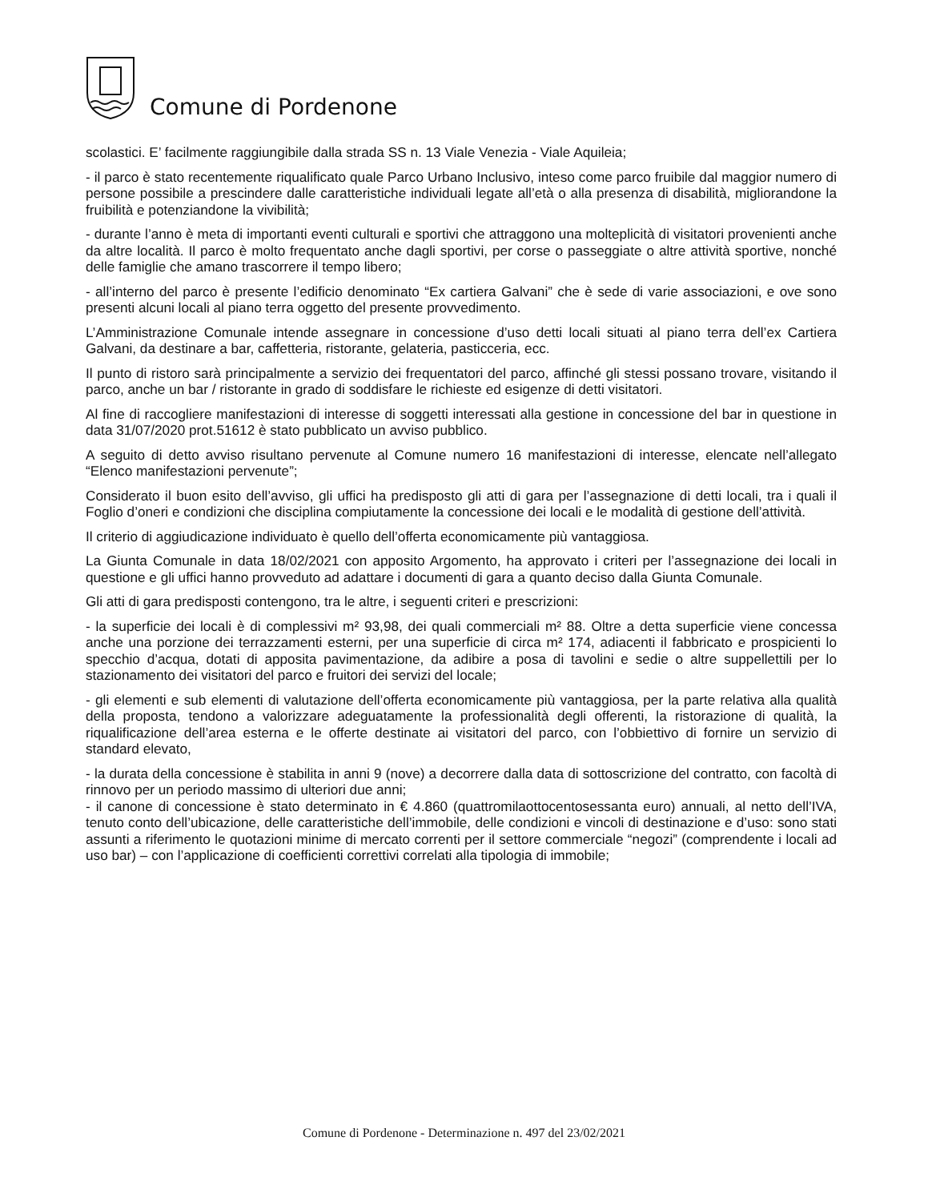Comune di Pordenone
scolastici. E’ facilmente raggiungibile dalla strada SS n. 13 Viale Venezia - Viale Aquileia;
- il parco è stato recentemente riqualificato quale Parco Urbano Inclusivo, inteso come parco fruibile dal maggior numero di persone possibile a prescindere dalle caratteristiche individuali legate all’età o alla presenza di disabilità, migliorandone la fruibilità e potenziandone la vivibilità;
- durante l’anno è meta di importanti eventi culturali e sportivi che attraggono una molteplicità di visitatori provenienti anche da altre località. Il parco è molto frequentato anche dagli sportivi, per corse o passeggiate o altre attività sportive, nonché delle famiglie che amano trascorrere il tempo libero;
- all’interno del parco è presente l’edificio denominato “Ex cartiera Galvani” che è sede di varie associazioni, e ove sono presenti alcuni locali al piano terra oggetto del presente provvedimento.
L’Amministrazione Comunale intende assegnare in concessione d’uso detti locali situati al piano terra dell’ex Cartiera Galvani, da destinare a bar, caffetteria, ristorante, gelateria, pasticceria, ecc.
Il punto di ristoro sarà principalmente a servizio dei frequentatori del parco, affinché gli stessi possano trovare, visitando il parco, anche un bar / ristorante in grado di soddisfare le richieste ed esigenze di detti visitatori.
Al fine di raccogliere manifestazioni di interesse di soggetti interessati alla gestione in concessione del bar in questione in data 31/07/2020 prot.51612 è stato pubblicato un avviso pubblico.
A seguito di detto avviso risultano pervenute al Comune numero 16 manifestazioni di interesse, elencate nell’allegato “Elenco manifestazioni pervenute”;
Considerato il buon esito dell’avviso, gli uffici ha predisposto gli atti di gara per l’assegnazione di detti locali, tra i quali il Foglio d’oneri e condizioni che disciplina compiutamente la concessione dei locali e le modalità di gestione dell’attività.
Il criterio di aggiudicazione individuato è quello dell’offerta economicamente più vantaggiosa.
La Giunta Comunale in data 18/02/2021 con apposito Argomento, ha approvato i criteri per l’assegnazione dei locali in questione e gli uffici hanno provveduto ad adattare i documenti di gara a quanto deciso dalla Giunta Comunale.
Gli atti di gara predisposti contengono, tra le altre, i seguenti criteri e prescrizioni:
- la superficie dei locali è di complessivi m² 93,98, dei quali commerciali m² 88. Oltre a detta superficie viene concessa anche una porzione dei terrazzamenti esterni, per una superficie di circa m² 174, adiacenti il fabbricato e prospicienti lo specchio d’acqua, dotati di apposita pavimentazione, da adibire a posa di tavolini e sedie o altre suppellettili per lo stazionamento dei visitatori del parco e fruitori dei servizi del locale;
- gli elementi e sub elementi di valutazione dell’offerta economicamente più vantaggiosa, per la parte relativa alla qualità della proposta, tendono a valorizzare adeguatamente la professionalità degli offerenti, la ristorazione di qualità, la riqualificazione dell’area esterna e le offerte destinate ai visitatori del parco, con l’obbiettivo di fornire un servizio di standard elevato,
- la durata della concessione è stabilita in anni 9 (nove) a decorrere dalla data di sottoscrizione del contratto, con facoltà di rinnovo per un periodo massimo di ulteriori due anni;
- il canone di concessione è stato determinato in € 4.860 (quattromilaottocentosessanta euro) annuali, al netto dell’IVA, tenuto conto dell’ubicazione, delle caratteristiche dell’immobile, delle condizioni e vincoli di destinazione e d’uso: sono stati assunti a riferimento le quotazioni minime di mercato correnti per il settore commerciale “negozi” (comprendente i locali ad uso bar) – con l’applicazione di coefficienti correttivi correlati alla tipologia di immobile;
Comune di Pordenone - Determinazione n. 497 del 23/02/2021